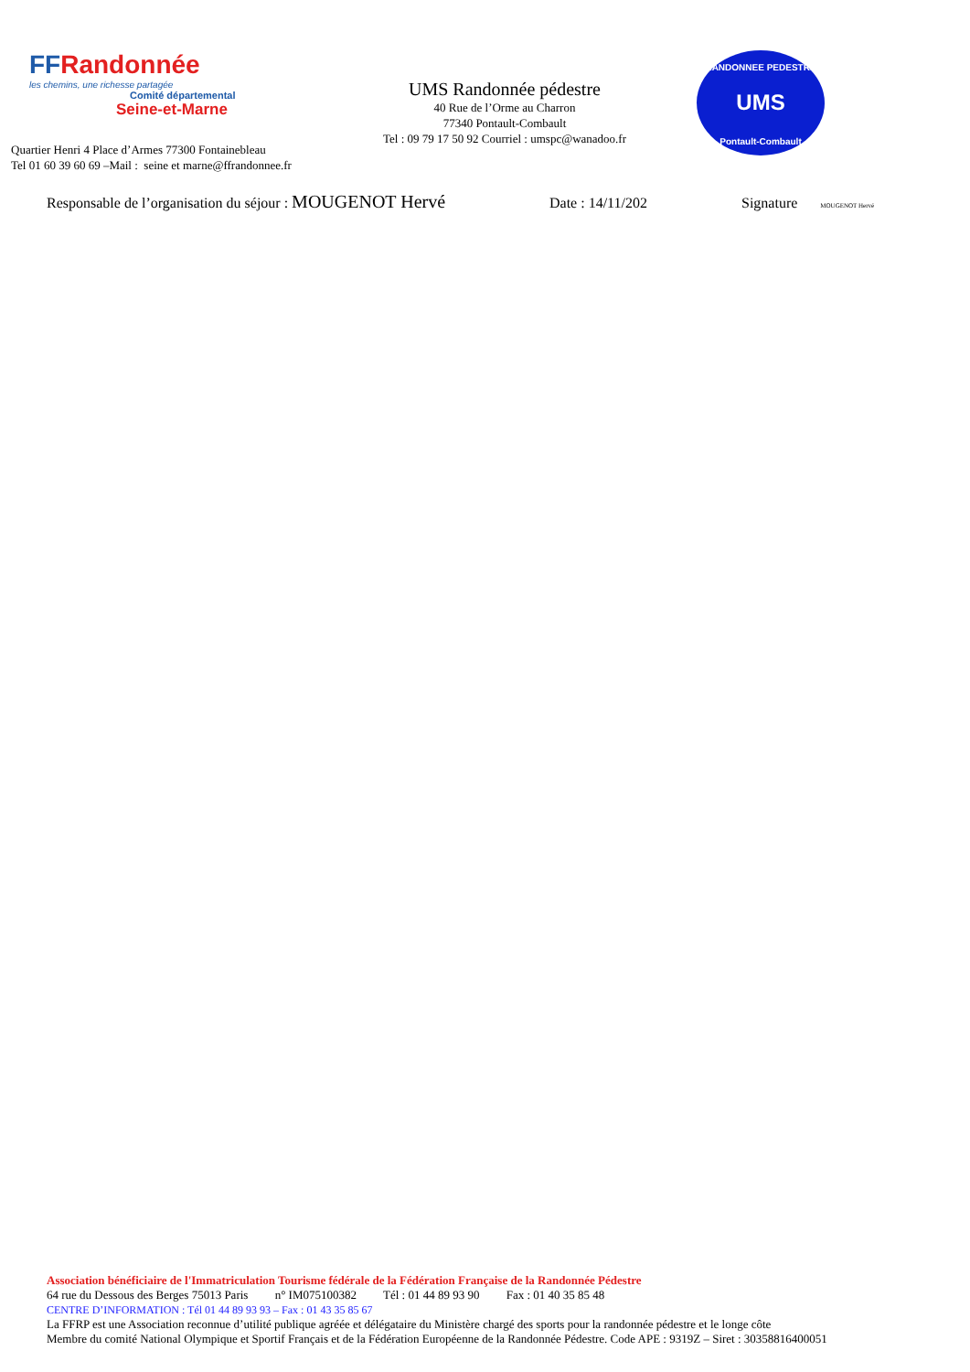FFRandonnée
les chemins, une richesse partagée
Comité départemental
Seine-et-Marne
Quartier Henri 4 Place d’Armes 77300 Fontainebleau
Tel 01 60 39 60 69 –Mail : seine et marne@ffrandonnee.fr
UMS Randonnée pédestre
40 Rue de l’Orme au Charron
77340 Pontault-Combault
Tel : 09 79 17 50 92 Courriel : umspc@wanadoo.fr
RANDONNEE PEDESTRE
UMS
Pontault-Combault
Responsable de l’organisation du séjour : MOUGENOT Hervé Date : 14/11/202 Signature MOUGENOT Hervé
Association bénéficiaire de l'Immatriculation Tourisme fédérale de la Fédération Française de la Randonnée Pédestre
64 rue du Dessous des Berges 75013 Paris n° IM075100382 Tél : 01 44 89 93 90 Fax : 01 40 35 85 48
CENTRE D’INFORMATION : Tél 01 44 89 93 93 – Fax : 01 43 35 85 67
La FFRP est une Association reconnue d’utilité publique agréée et délégataire du Ministère chargé des sports pour la randonnée pédestre et le longe côte
Membre du comité National Olympique et Sportif Français et de la Fédération Européenne de la Randonnée Pédestre. Code APE : 9319Z – Siret : 30358816400051